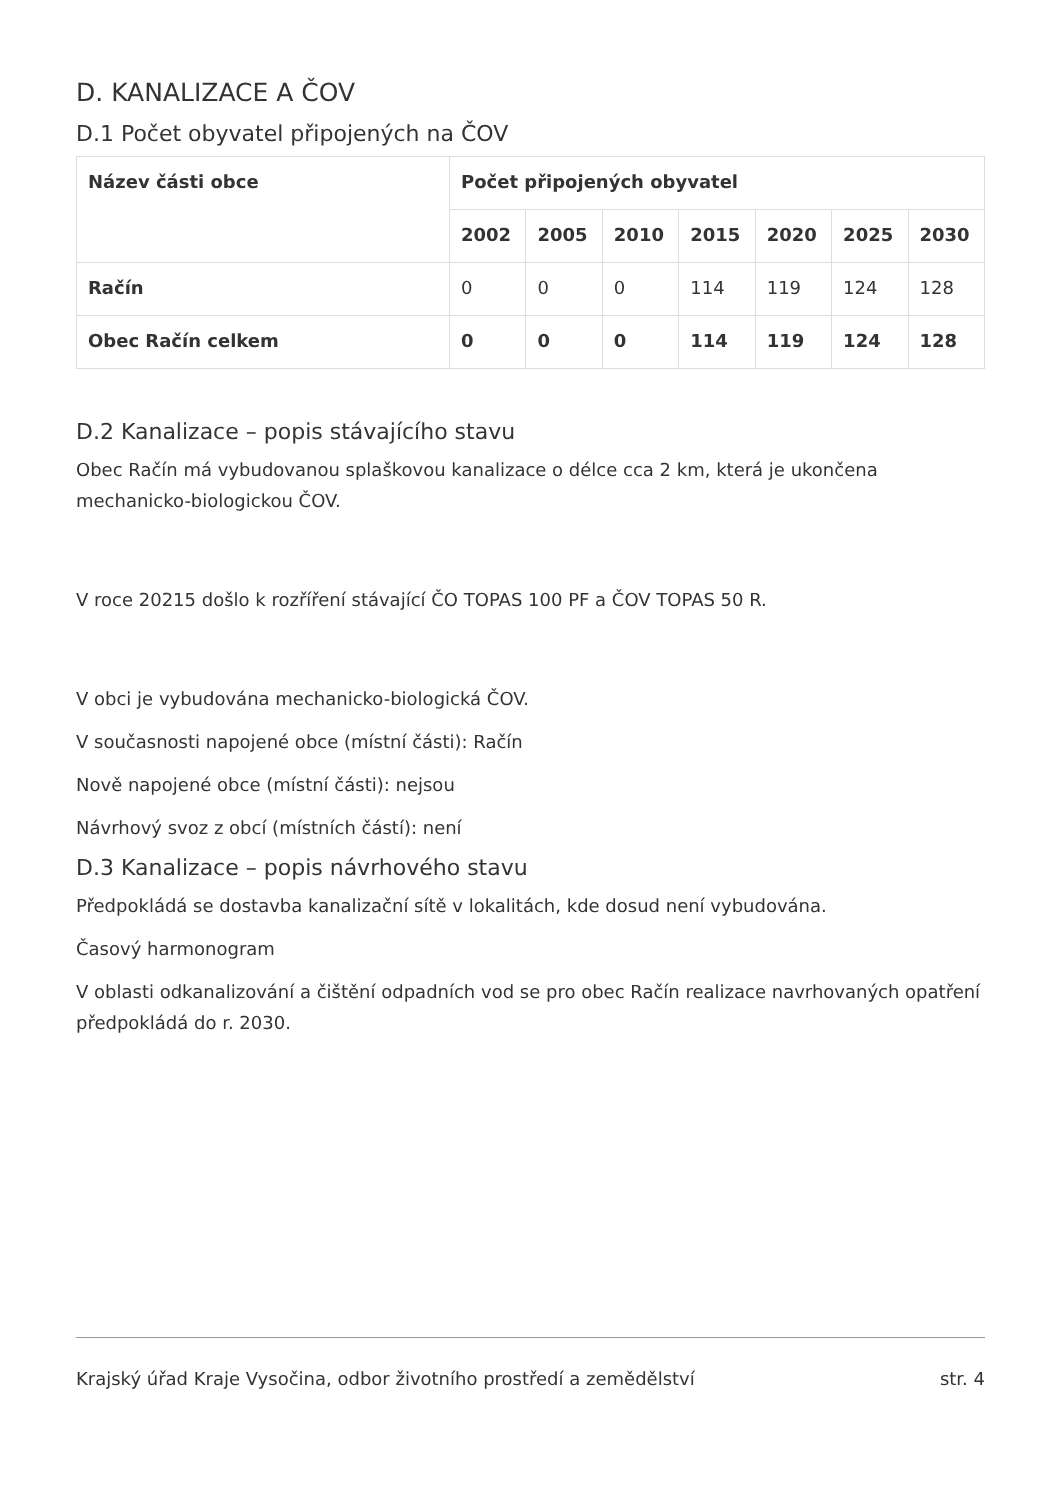D. KANALIZACE A ČOV
D.1 Počet obyvatel připojených na ČOV
| Název části obce | Počet připojených obyvatel | | | | | | |
| --- | --- | --- | --- | --- | --- | --- | --- |
| | 2002 | 2005 | 2010 | 2015 | 2020 | 2025 | 2030 |
| Račín | 0 | 0 | 0 | 114 | 119 | 124 | 128 |
| Obec Račín celkem | 0 | 0 | 0 | 114 | 119 | 124 | 128 |
D.2 Kanalizace – popis stávajícího stavu
Obec Račín má vybudovanou splaškovou kanalizace o délce cca 2 km, která je ukončena mechanicko-biologickou ČOV.
V roce 20215 došlo k rozříření stávající ČO TOPAS 100 PF a ČOV TOPAS 50 R.
V obci je vybudována mechanicko-biologická ČOV.
V současnosti napojené obce (místní části): Račín
Nově napojené obce (místní části): nejsou
Návrhový svoz z obcí (místních částí): není
D.3 Kanalizace – popis návrhového stavu
Předpokládá se dostavba kanalizační sítě v lokalitách, kde dosud není vybudována.
Časový harmonogram
V oblasti odkanalizování a čištění odpadních vod se pro obec Račín realizace navrhovaných opatření předpokládá do r. 2030.
Krajský úřad Kraje Vysočina, odbor životního prostředí a zemědělství str. 4